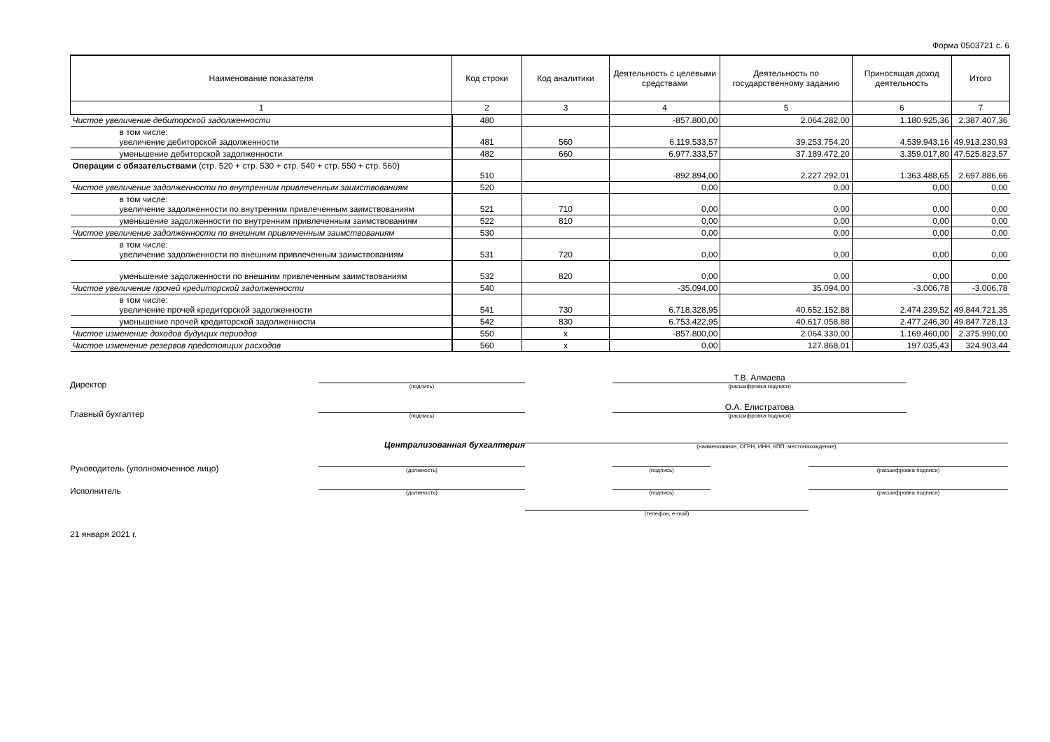Форма 0503721 с. 6
| Наименование показателя | Код строки | Код аналитики | Деятельность с целевыми средствами | Деятельность по государственному заданию | Приносящая доход деятельность | Итого |
| --- | --- | --- | --- | --- | --- | --- |
| 1 | 2 | 3 | 4 | 5 | 6 | 7 |
| Чистое увеличение дебиторской задолженности | 480 | | -857.800,00 | 2.064.282,00 | 1.180.925,36 | 2.387.407,36 |
| в том числе: увеличение дебиторской задолженности | 481 | 560 | 6.119.533,57 | 39.253.754,20 | 4.539.943,16 | 49.913.230,93 |
| уменьшение дебиторской задолженности | 482 | 660 | 6.977.333,57 | 37.189.472,20 | 3.359.017,80 | 47.525.823,57 |
| Операции с обязательствами (стр. 520 + стр. 530 + стр. 540 + стр. 550 + стр. 560) | 510 | | -892.894,00 | 2.227.292,01 | 1.363.488,65 | 2.697.886,66 |
| Чистое увеличение задолженности по внутренним привлеченным заимствованиям | 520 | | 0,00 | 0,00 | 0,00 | 0,00 |
| в том числе: увеличение задолженности по внутренним привлеченным заимствованиям | 521 | 710 | 0,00 | 0,00 | 0,00 | 0,00 |
| уменьшение задолженности по внутренним привлеченным заимствованиям | 522 | 810 | 0,00 | 0,00 | 0,00 | 0,00 |
| Чистое увеличение задолженности по внешним привлеченным заимствованиям | 530 | | 0,00 | 0,00 | 0,00 | 0,00 |
| в том числе: увеличение задолженности по внешним привлеченным заимствованиям | 531 | 720 | 0,00 | 0,00 | 0,00 | 0,00 |
| уменьшение задолженности по внешним привлеченным заимствованиям | 532 | 820 | 0,00 | 0,00 | 0,00 | 0,00 |
| Чистое увеличение прочей кредиторской задолженности | 540 | | -35.094,00 | 35.094,00 | -3.006,78 | -3.006,78 |
| в том числе: увеличение прочей кредиторской задолженности | 541 | 730 | 6.718.328,95 | 40.652.152,88 | 2.474.239,52 | 49.844.721,35 |
| уменьшение прочей кредиторской задолженности | 542 | 830 | 6.753.422,95 | 40.617.058,88 | 2.477.246,30 | 49.847.728,13 |
| Чистое изменение доходов будущих периодов | 550 | x | -857.800,00 | 2.064.330,00 | 1.169.460,00 | 2.375.990,00 |
| Чистое изменение резервов предстоящих расходов | 560 | x | 0,00 | 127.868,01 | 197.035,43 | 324.903,44 |
Директор
(подпись)
Т.В. Алмаева
(расшифровка подписи)
Главный бухгалтер
(подпись)
О.А. Елистратова
(расшифровка подписи)
Централизованная бухгалтерия
(наименование, ОГРН, ИНН, КПП, местонахождение)
Руководитель (уполномоченное лицо)
(должность)
(подпись)
(расшифровка подписи)
Исполнитель
(должность)
(подпись)
(расшифровка подписи)
(телефон, e-mail)
21 января 2021 г.